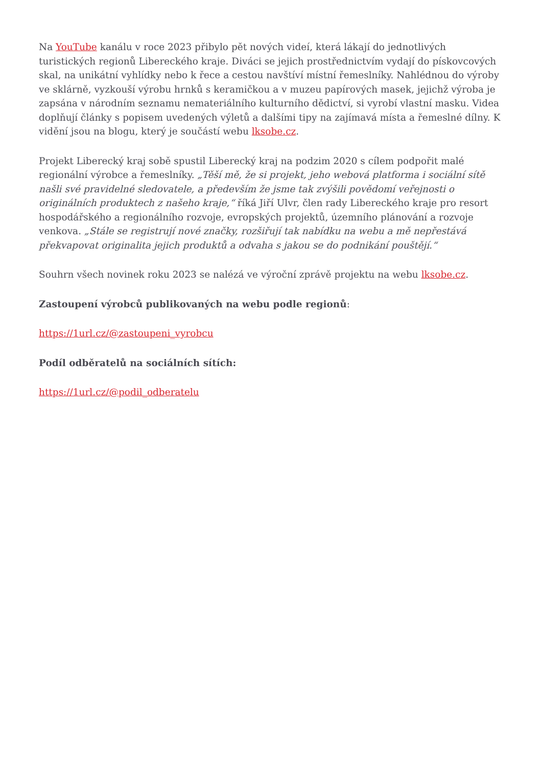Na YouTube kanálu v roce 2023 přibylo pět nových videí, která lákají do jednotlivých turistických regionů Libereckého kraje. Diváci se jejich prostřednictvím vydají do pískovcových skal, na unikátní vyhlídky nebo k řece a cestou navštíví místní řemeslníky. Nahlédnou do výroby ve sklárně, vyzkouší výrobu hrnků s keramičkou a v muzeu papírových masek, jejichž výroba je zapsána v národním seznamu nemateriálního kulturního dědictví, si vyrobí vlastní masku. Videa doplňují články s popisem uvedených výletů a dalšími tipy na zajímavá místa a řemeslné dílny. K vidění jsou na blogu, který je součástí webu lksobe.cz.
Projekt Liberecký kraj sobě spustil Liberecký kraj na podzim 2020 s cílem podpořit malé regionální výrobce a řemeslníky. „Těší mě, že si projekt, jeho webová platforma i sociální sítě našli své pravidelné sledovatele, a především že jsme tak zvýšili povědomí veřejnosti o originálních produktech z našeho kraje,“ říká Jiří Ulvr, člen rady Libereckého kraje pro resort hospodářského a regionálního rozvoje, evropských projektů, územního plánování a rozvoje venkova. „Stále se registrují nové značky, rozšiřují tak nabídku na webu a mě nepřestává překvapovat originalita jejich produktů a odvaha s jakou se do podnikání pouštějí.“
Souhrn všech novinek roku 2023 se nalézá ve výroční zprávě projektu na webu lksobe.cz.
Zastoupení výrobců publikovaných na webu podle regionů:
https://1url.cz/@zastoupeni_vyrobcu
Podíl odběratelů na sociálních sítích:
https://1url.cz/@podil_odberatelu